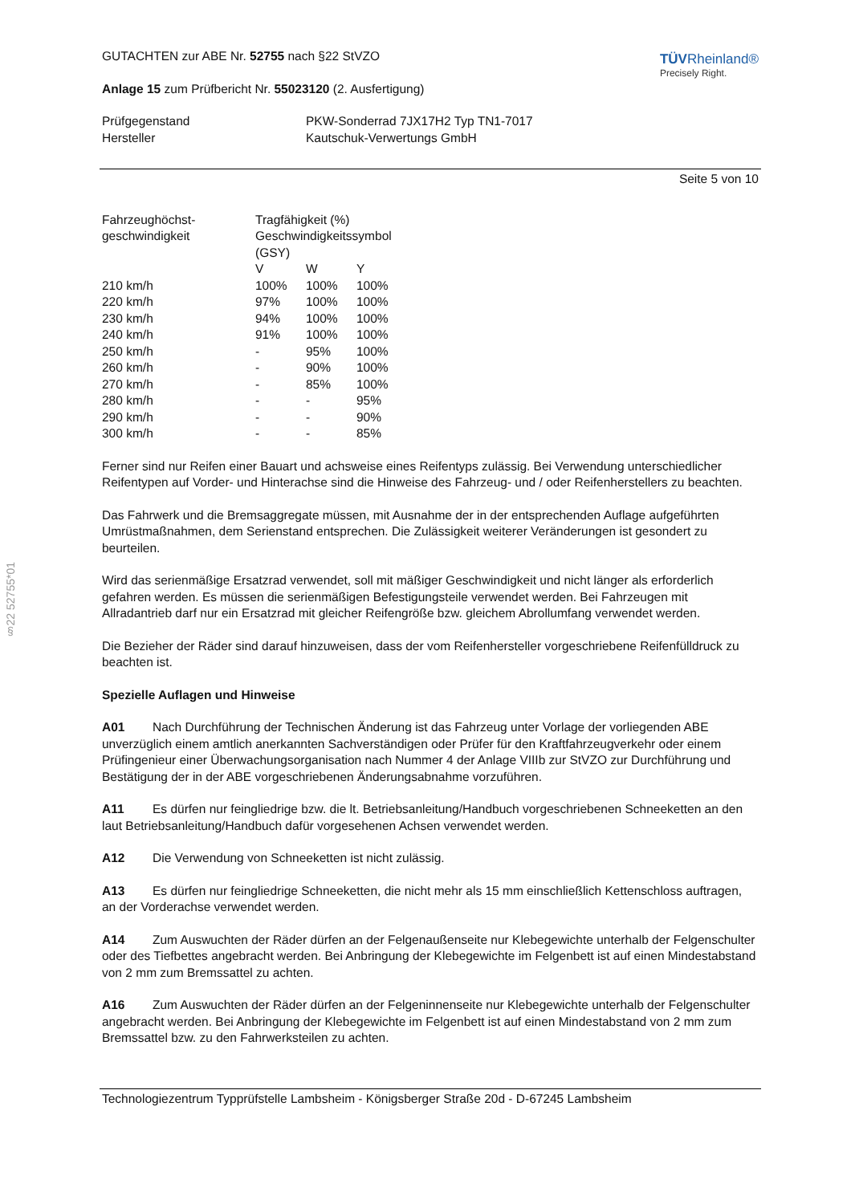§22 52755*01
GUTACHTEN zur ABE Nr. 52755 nach §22 StVZO
Anlage 15 zum Prüfbericht Nr. 55023120 (2. Ausfertigung)
TÜVRheinland®
Precisely Right.
| Prüfgegenstand | PKW-Sonderrad 7JX17H2 Typ TN1-7017 |
| Hersteller | Kautschuk-Verwertungs GmbH |
Seite 5 von 10
| Fahrzeughöchst- | Tragfähigkeit (%) | | |
| geschwindigkeit | Geschwindigkeitssymbol (GSY) | | |
| | V | W | Y |
| 210 km/h | 100% | 100% | 100% |
| 220 km/h | 97% | 100% | 100% |
| 230 km/h | 94% | 100% | 100% |
| 240 km/h | 91% | 100% | 100% |
| 250 km/h | - | 95% | 100% |
| 260 km/h | - | 90% | 100% |
| 270 km/h | - | 85% | 100% |
| 280 km/h | - | - | 95% |
| 290 km/h | - | - | 90% |
| 300 km/h | - | - | 85% |
Ferner sind nur Reifen einer Bauart und achsweise eines Reifentyps zulässig. Bei Verwendung unterschiedlicher Reifentypen auf Vorder- und Hinterachse sind die Hinweise des Fahrzeug- und / oder Reifenherstellers zu beachten.
Das Fahrwerk und die Bremsaggregate müssen, mit Ausnahme der in der entsprechenden Auflage aufgeführten Umrüstmaßnahmen, dem Serienstand entsprechen. Die Zulässigkeit weiterer Veränderungen ist gesondert zu beurteilen.
Wird das serienmäßige Ersatzrad verwendet, soll mit mäßiger Geschwindigkeit und nicht länger als erforderlich gefahren werden. Es müssen die serienmäßigen Befestigungsteile verwendet werden. Bei Fahrzeugen mit Allradantrieb darf nur ein Ersatzrad mit gleicher Reifengröße bzw. gleichem Abrollumfang verwendet werden.
Die Bezieher der Räder sind darauf hinzuweisen, dass der vom Reifenhersteller vorgeschriebene Reifenfülldruck zu beachten ist.
Spezielle Auflagen und Hinweise
A01 Nach Durchführung der Technischen Änderung ist das Fahrzeug unter Vorlage der vorliegenden ABE unverzüglich einem amtlich anerkannten Sachverständigen oder Prüfer für den Kraftfahrzeugverkehr oder einem Prüfingenieur einer Überwachungsorganisation nach Nummer 4 der Anlage VIIIb zur StVZO zur Durchführung und Bestätigung der in der ABE vorgeschriebenen Änderungsabnahme vorzuführen.
A11 Es dürfen nur feingliedrige bzw. die lt. Betriebsanleitung/Handbuch vorgeschriebenen Schneeketten an den laut Betriebsanleitung/Handbuch dafür vorgesehenen Achsen verwendet werden.
A12 Die Verwendung von Schneeketten ist nicht zulässig.
A13 Es dürfen nur feingliedrige Schneeketten, die nicht mehr als 15 mm einschließlich Kettenschloss auftragen, an der Vorderachse verwendet werden.
A14 Zum Auswuchten der Räder dürfen an der Felgenaußenseite nur Klebegewichte unterhalb der Felgenschulter oder des Tiefbettes angebracht werden. Bei Anbringung der Klebegewichte im Felgenbett ist auf einen Mindestabstand von 2 mm zum Bremssattel zu achten.
A16 Zum Auswuchten der Räder dürfen an der Felgeninnenseite nur Klebegewichte unterhalb der Felgenschulter angebracht werden. Bei Anbringung der Klebegewichte im Felgenbett ist auf einen Mindestabstand von 2 mm zum Bremssattel bzw. zu den Fahrwerksteilen zu achten.
Technologiezentrum Typprüfstelle Lambsheim - Königsberger Straße 20d - D-67245 Lambsheim